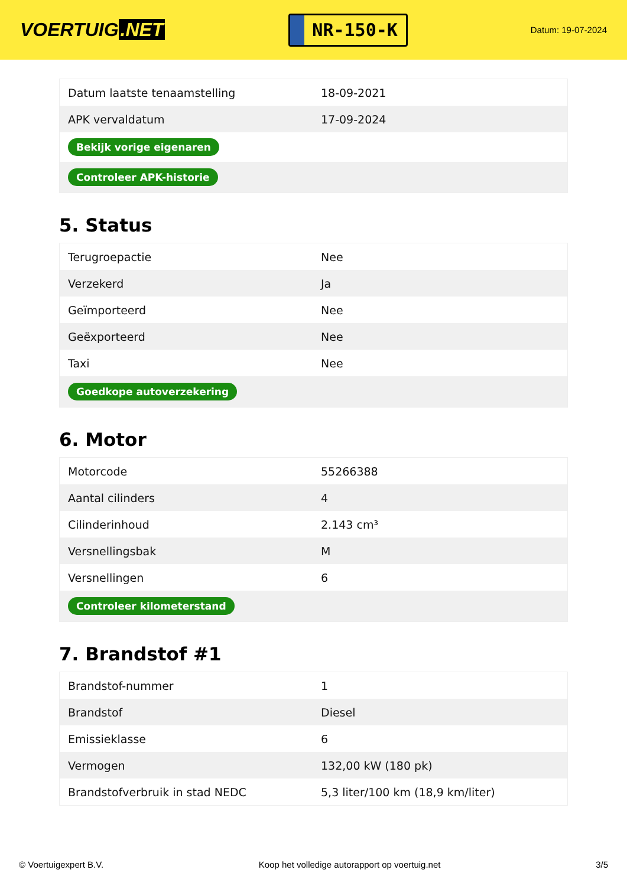VOERTUIG.NET
NR-150-K
Datum: 19-07-2024
| Datum laatste tenaamstelling | 18-09-2021 |
| APK vervaldatum | 17-09-2024 |
| Bekijk vorige eigenaren | |
| Controleer APK-historie | |
5. Status
| Terugroepactie | Nee |
| Verzekerd | Ja |
| Geïmporteerd | Nee |
| Geëxporteerd | Nee |
| Taxi | Nee |
| Goedkope autoverzekering | |
6. Motor
| Motorcode | 55266388 |
| Aantal cilinders | 4 |
| Cilinderinhoud | 2.143 cm³ |
| Versnellingsbak | M |
| Versnellingen | 6 |
| Controleer kilometerstand | |
7. Brandstof #1
| Brandstof-nummer | 1 |
| Brandstof | Diesel |
| Emissieklasse | 6 |
| Vermogen | 132,00 kW (180 pk) |
| Brandstofverbruik in stad NEDC | 5,3 liter/100 km (18,9 km/liter) |
© Voertuigexpert B.V. Koop het volledige autorapport op voertuig.net 3/5